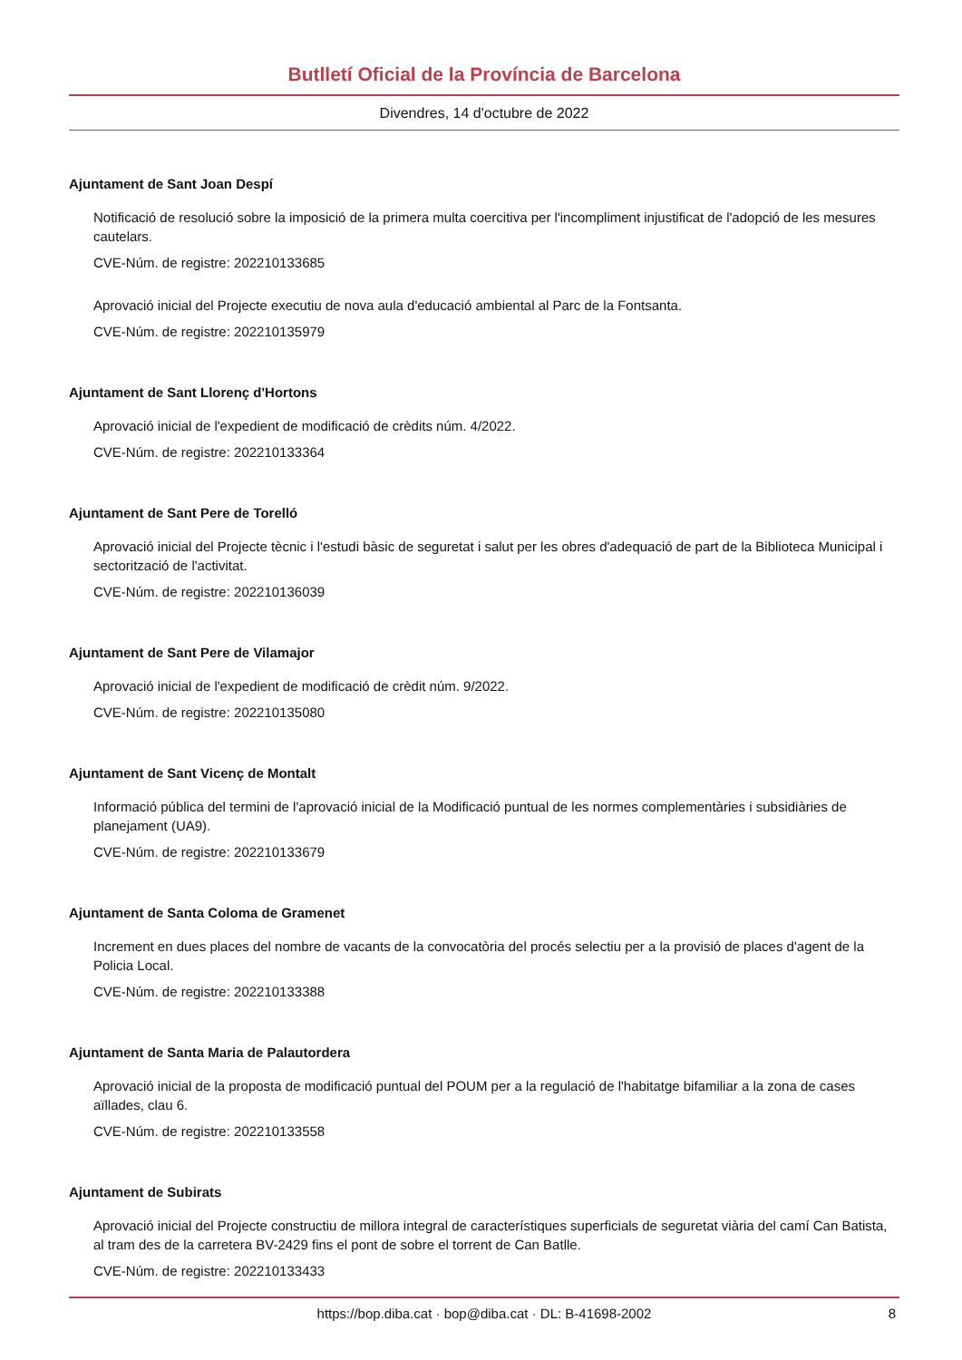Butlletí Oficial de la Província de Barcelona
Divendres, 14 d'octubre de 2022
Ajuntament de Sant Joan Despí
Notificació de resolució sobre la imposició de la primera multa coercitiva per l'incompliment injustificat de l'adopció de les mesures cautelars.
CVE-Núm. de registre: 202210133685
Aprovació inicial del Projecte executiu de nova aula d'educació ambiental al Parc de la Fontsanta.
CVE-Núm. de registre: 202210135979
Ajuntament de Sant Llorenç d'Hortons
Aprovació inicial de l'expedient de modificació de crèdits núm. 4/2022.
CVE-Núm. de registre: 202210133364
Ajuntament de Sant Pere de Torelló
Aprovació inicial del Projecte tècnic i l'estudi bàsic de seguretat i salut per les obres d'adequació de part de la Biblioteca Municipal i sectorització de l'activitat.
CVE-Núm. de registre: 202210136039
Ajuntament de Sant Pere de Vilamajor
Aprovació inicial de l'expedient de modificació de crèdit núm. 9/2022.
CVE-Núm. de registre: 202210135080
Ajuntament de Sant Vicenç de Montalt
Informació pública del termini de l'aprovació inicial de la Modificació puntual de les normes complementàries i subsidiàries de planejament (UA9).
CVE-Núm. de registre: 202210133679
Ajuntament de Santa Coloma de Gramenet
Increment en dues places del nombre de vacants de la convocatòria del procés selectiu per a la provisió de places d'agent de la Policia Local.
CVE-Núm. de registre: 202210133388
Ajuntament de Santa Maria de Palautordera
Aprovació inicial de la proposta de modificació puntual del POUM per a la regulació de l'habitatge bifamiliar a la zona de cases aïllades, clau 6.
CVE-Núm. de registre: 202210133558
Ajuntament de Subirats
Aprovació inicial del Projecte constructiu de millora integral de característiques superficials de seguretat viària del camí Can Batista, al tram des de la carretera BV-2429 fins el pont de sobre el torrent de Can Batlle.
CVE-Núm. de registre: 202210133433
https://bop.diba.cat · bop@diba.cat · DL: B-41698-2002 8